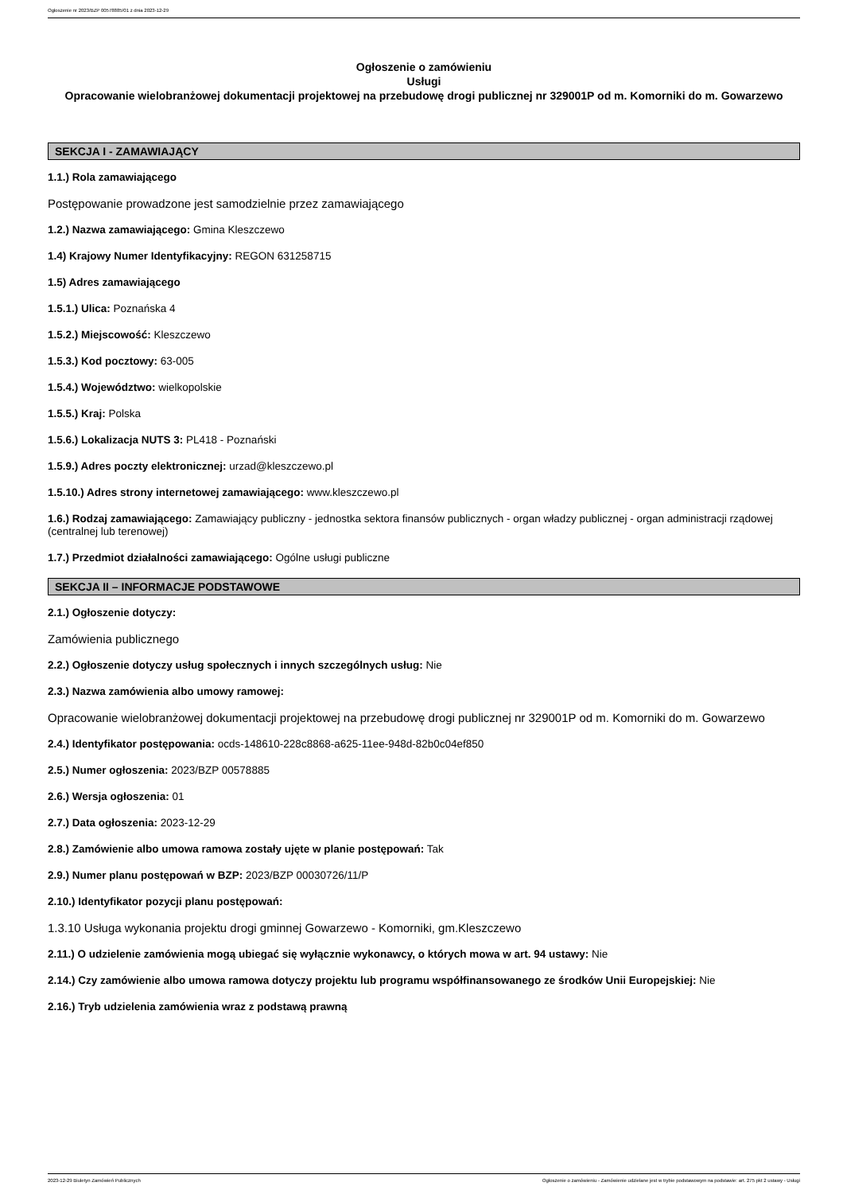Ogłoszenie nr 2023/BZP 00578885/01 z dnia 2023-12-29
Ogłoszenie o zamówieniu
Usługi
Opracowanie wielobranżowej dokumentacji projektowej na przebudowę drogi publicznej nr 329001P od m. Komorniki do m. Gowarzewo
SEKCJA I - ZAMAWIAJĄCY
1.1.) Rola zamawiającego
Postępowanie prowadzone jest samodzielnie przez zamawiającego
1.2.) Nazwa zamawiającego: Gmina Kleszczewo
1.4) Krajowy Numer Identyfikacyjny: REGON 631258715
1.5) Adres zamawiającego
1.5.1.) Ulica: Poznańska 4
1.5.2.) Miejscowość: Kleszczewo
1.5.3.) Kod pocztowy: 63-005
1.5.4.) Województwo: wielkopolskie
1.5.5.) Kraj: Polska
1.5.6.) Lokalizacja NUTS 3: PL418 - Poznański
1.5.9.) Adres poczty elektronicznej: urzad@kleszczewo.pl
1.5.10.) Adres strony internetowej zamawiającego: www.kleszczewo.pl
1.6.) Rodzaj zamawiającego: Zamawiający publiczny - jednostka sektora finansów publicznych - organ władzy publicznej - organ administracji rządowej (centralnej lub terenowej)
1.7.) Przedmiot działalności zamawiającego: Ogólne usługi publiczne
SEKCJA II – INFORMACJE PODSTAWOWE
2.1.) Ogłoszenie dotyczy:
Zamówienia publicznego
2.2.) Ogłoszenie dotyczy usług społecznych i innych szczególnych usług: Nie
2.3.) Nazwa zamówienia albo umowy ramowej:
Opracowanie wielobranżowej dokumentacji projektowej na przebudowę drogi publicznej nr 329001P od m. Komorniki do m. Gowarzewo
2.4.) Identyfikator postępowania: ocds-148610-228c8868-a625-11ee-948d-82b0c04ef850
2.5.) Numer ogłoszenia: 2023/BZP 00578885
2.6.) Wersja ogłoszenia: 01
2.7.) Data ogłoszenia: 2023-12-29
2.8.) Zamówienie albo umowa ramowa zostały ujęte w planie postępowań: Tak
2.9.) Numer planu postępowań w BZP: 2023/BZP 00030726/11/P
2.10.) Identyfikator pozycji planu postępowań:
1.3.10 Usługa wykonania projektu drogi gminnej Gowarzewo - Komorniki, gm.Kleszczewo
2.11.) O udzielenie zamówienia mogą ubiegać się wyłącznie wykonawcy, o których mowa w art. 94 ustawy: Nie
2.14.) Czy zamówienie albo umowa ramowa dotyczy projektu lub programu współfinansowanego ze środków Unii Europejskiej: Nie
2.16.) Tryb udzielenia zamówienia wraz z podstawą prawną
2023-12-29 Biuletyn Zamówień Publicznych Ogłoszenie o zamówieniu - Zamówienie udzielane jest w trybie podstawowym na podstawie: art. 275 pkt 2 ustawy - Usługi